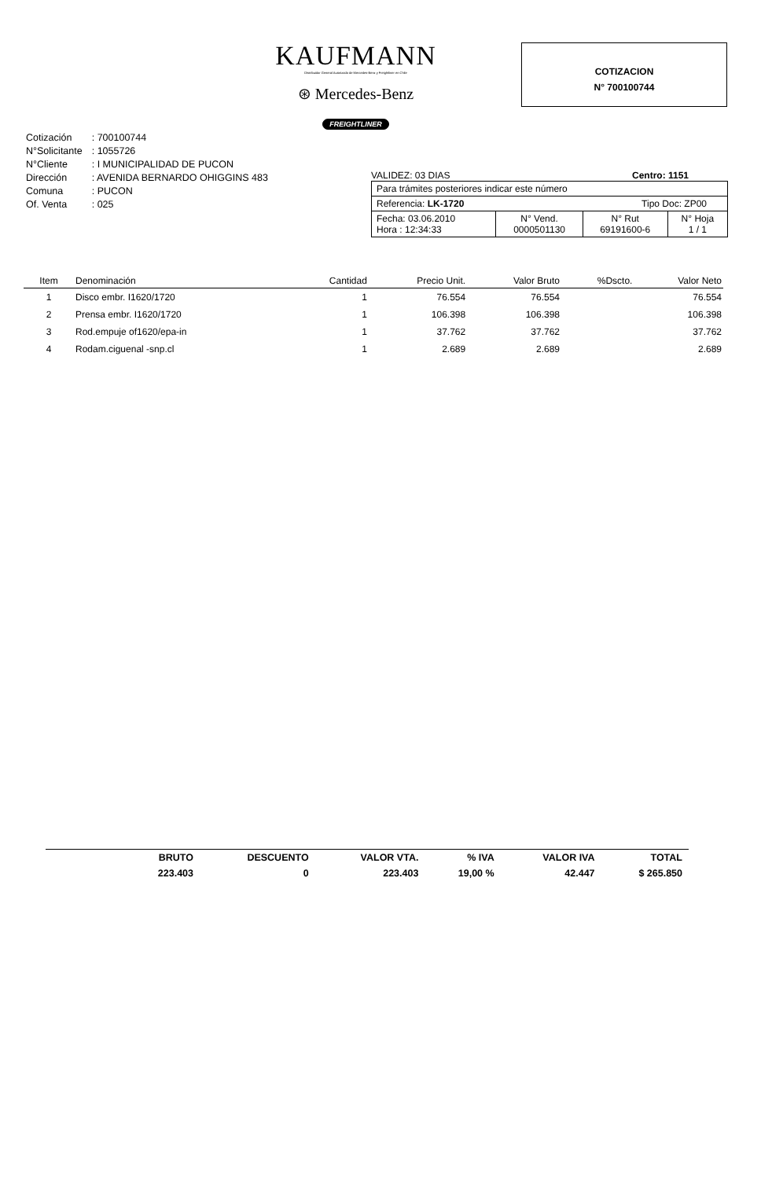KAUFMANN
Distribuidor General Autorizado de Mercedes-Benz y Freightliner en Chile
⊛ Mercedes-Benz
FREIGHTLINER
COTIZACION
N° 700100744
| Cotización | : 700100744 |
| N°Solicitante | : 1055726 |
| N°Cliente | : I MUNICIPALIDAD DE PUCON |
| Dirección | : AVENIDA BERNARDO OHIGGINS 483 |
| Comuna | : PUCON |
| Of. Venta | : 025 |
VALIDEZ: 03 DIAS Centro: 1151
| Para trámites posteriores indicar este número | | | |
| Referencia: LK-1720 Tipo Doc: ZP00 | | | |
| Fecha: 03.06.2010 Hora : 12:34:33 | N° Vend. 0000501130 | N° Rut 69191600-6 | N° Hoja 1 / 1 |
| Item | Denominación | Cantidad | Precio Unit. | Valor Bruto | %Dscto. | Valor Neto |
| --- | --- | --- | --- | --- | --- | --- |
| 1 | Disco embr. I1620/1720 | 1 | 76.554 | 76.554 | | 76.554 |
| 2 | Prensa embr. I1620/1720 | 1 | 106.398 | 106.398 | | 106.398 |
| 3 | Rod.empuje of1620/epa-in | 1 | 37.762 | 37.762 | | 37.762 |
| 4 | Rodam.ciguenal -snp.cl | 1 | 2.689 | 2.689 | | 2.689 |
| BRUTO | DESCUENTO | VALOR VTA. | % IVA | VALOR IVA | TOTAL |
| 223.403 | 0 | 223.403 | 19,00 % | 42.447 | $ 265.850 |